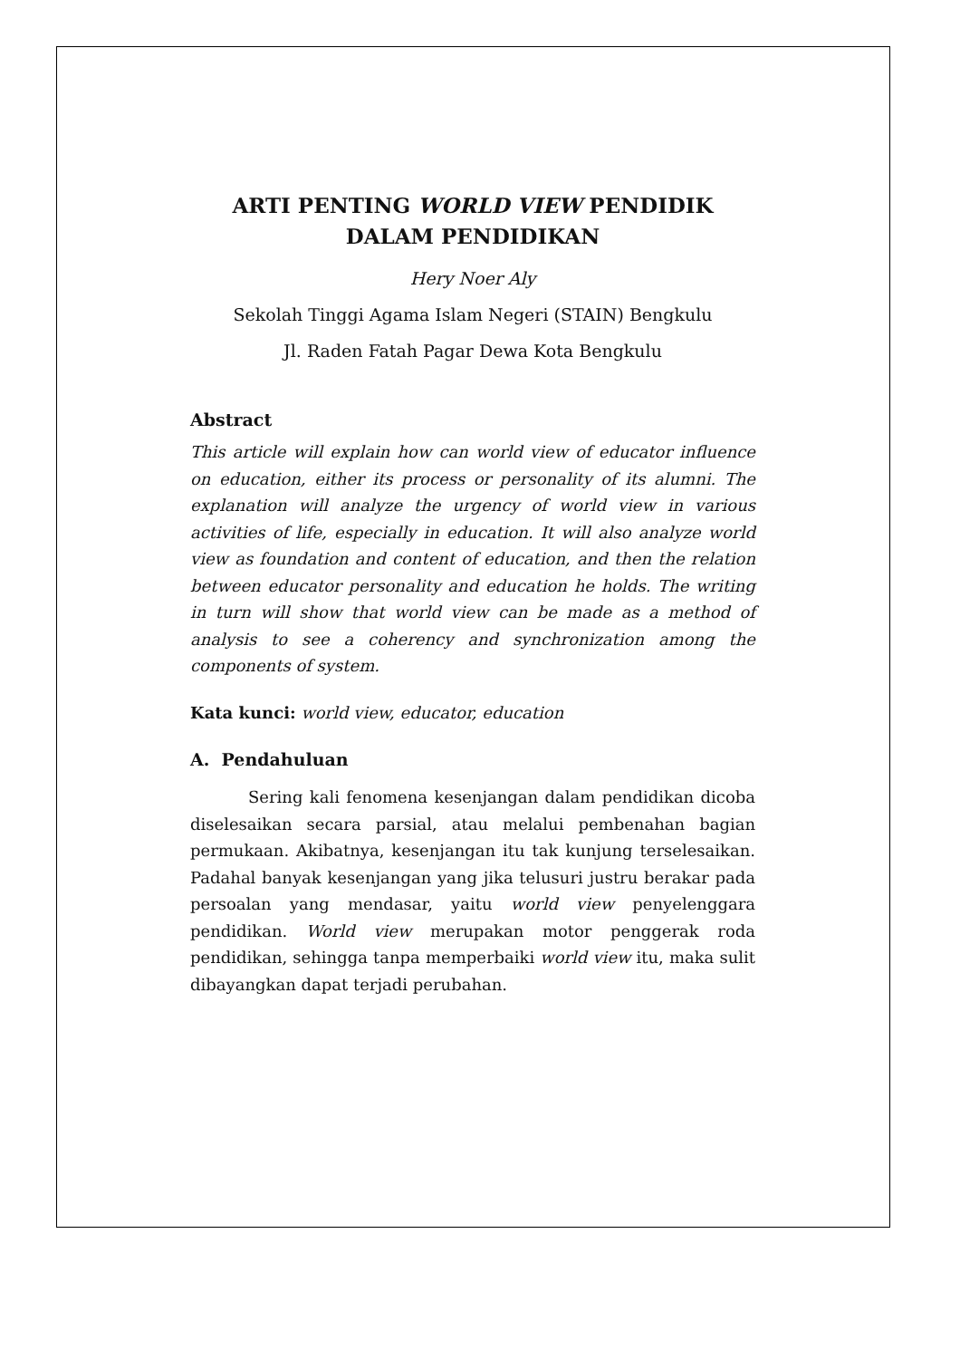ARTI PENTING WORLD VIEW PENDIDIK
DALAM PENDIDIKAN
Hery Noer Aly
Sekolah Tinggi Agama Islam Negeri (STAIN) Bengkulu
Jl. Raden Fatah Pagar Dewa Kota Bengkulu
Abstract
This article will explain how can world view of educator influence on education, either its process or personality of its alumni. The explanation will analyze the urgency of world view in various activities of life, especially in education. It will also analyze world view as foundation and content of education, and then the relation between educator personality and education he holds. The writing in turn will show that world view can be made as a method of analysis to see a coherency and synchronization among the components of system.
Kata kunci: world view, educator, education
A. Pendahuluan
Sering kali fenomena kesenjangan dalam pendidikan dicoba diselesaikan secara parsial, atau melalui pembenahan bagian permukaan. Akibatnya, kesenjangan itu tak kunjung terselesaikan. Padahal banyak kesenjangan yang jika telusuri justru berakar pada persoalan yang mendasar, yaitu world view penyelenggara pendidikan. World view merupakan motor penggerak roda pendidikan, sehingga tanpa memperbaiki world view itu, maka sulit dibayangkan dapat terjadi perubahan.